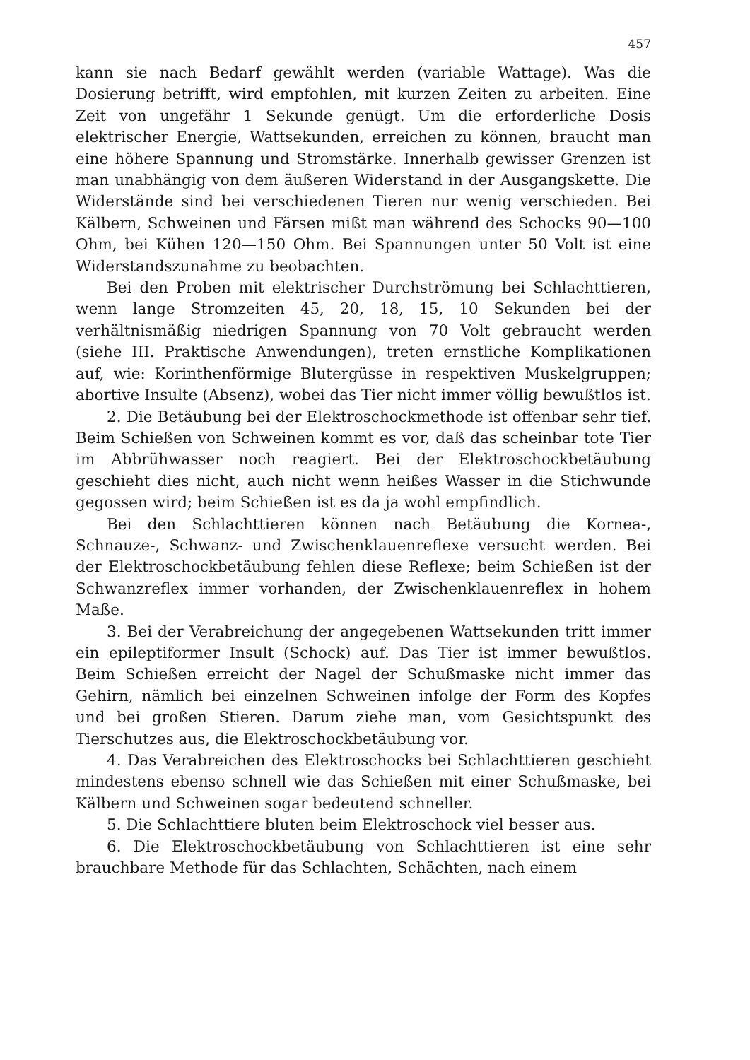457
kann sie nach Bedarf gewählt werden (variable Wattage). Was die Dosierung betrifft, wird empfohlen, mit kurzen Zeiten zu arbeiten. Eine Zeit von ungefähr 1 Sekunde genügt. Um die erforderliche Dosis elektrischer Energie, Wattsekunden, erreichen zu können, braucht man eine höhere Spannung und Stromstärke. Innerhalb gewisser Grenzen ist man unabhängig von dem äußeren Widerstand in der Ausgangskette. Die Widerstände sind bei verschiedenen Tieren nur wenig verschieden. Bei Kälbern, Schweinen und Färsen mißt man während des Schocks 90—100 Ohm, bei Kühen 120—150 Ohm. Bei Spannungen unter 50 Volt ist eine Widerstandszunahme zu beobachten.
Bei den Proben mit elektrischer Durchströmung bei Schlachttieren, wenn lange Stromzeiten 45, 20, 18, 15, 10 Sekunden bei der verhältnismäßig niedrigen Spannung von 70 Volt gebraucht werden (siehe III. Praktische Anwendungen), treten ernstliche Komplikationen auf, wie: Korinthenförmige Blutergüsse in respektiven Muskelgruppen; abortive Insulte (Absenz), wobei das Tier nicht immer völlig bewußtlos ist.
2. Die Betäubung bei der Elektroschockmethode ist offenbar sehr tief. Beim Schießen von Schweinen kommt es vor, daß das scheinbar tote Tier im Abbrühwasser noch reagiert. Bei der Elektroschockbetäubung geschieht dies nicht, auch nicht wenn heißes Wasser in die Stichwunde gegossen wird; beim Schießen ist es da ja wohl empfindlich.
Bei den Schlachttieren können nach Betäubung die Kornea-, Schnauze-, Schwanz- und Zwischenklauenreflexe versucht werden. Bei der Elektroschockbetäubung fehlen diese Reflexe; beim Schießen ist der Schwanzreflex immer vorhanden, der Zwischenklauenreflex in hohem Maße.
3. Bei der Verabreichung der angegebenen Wattsekunden tritt immer ein epileptiformer Insult (Schock) auf. Das Tier ist immer bewußtlos. Beim Schießen erreicht der Nagel der Schußmaske nicht immer das Gehirn, nämlich bei einzelnen Schweinen infolge der Form des Kopfes und bei großen Stieren. Darum ziehe man, vom Gesichtspunkt des Tierschutzes aus, die Elektroschockbetäubung vor.
4. Das Verabreichen des Elektroschocks bei Schlachttieren geschieht mindestens ebenso schnell wie das Schießen mit einer Schußmaske, bei Kälbern und Schweinen sogar bedeutend schneller.
5. Die Schlachttiere bluten beim Elektroschock viel besser aus.
6. Die Elektroschockbetäubung von Schlachttieren ist eine sehr brauchbare Methode für das Schlachten, Schächten, nach einem